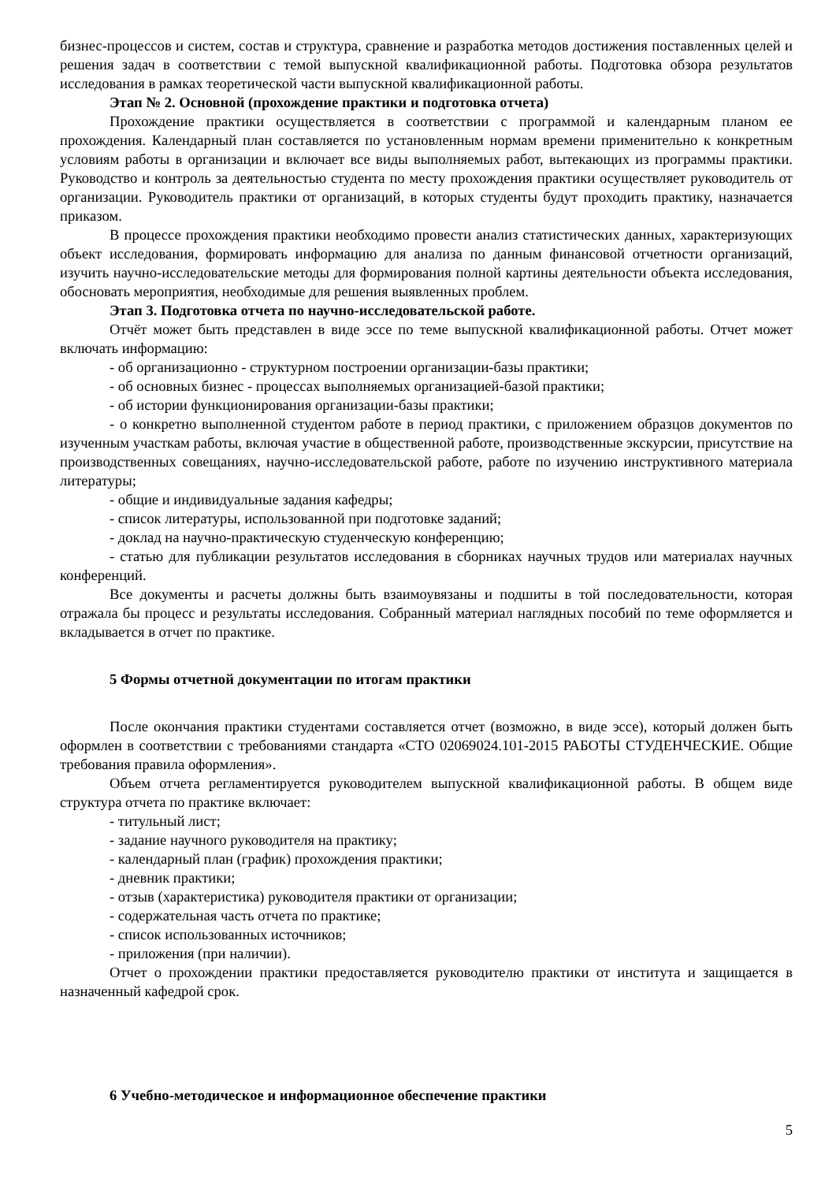бизнес-процессов и систем, состав и структура, сравнение и разработка методов достижения поставленных целей и решения задач в соответствии с темой выпускной квалификационной работы. Подготовка обзора результатов исследования в рамках теоретической части выпускной квалификационной работы.
Этап № 2. Основной (прохождение практики и подготовка отчета)
Прохождение практики осуществляется в соответствии с программой и календарным планом ее прохождения. Календарный план составляется по установленным нормам времени применительно к конкретным условиям работы в организации и включает все виды выполняемых работ, вытекающих из программы практики. Руководство и контроль за деятельностью студента по месту прохождения практики осуществляет руководитель от организации. Руководитель практики от организаций, в которых студенты будут проходить практику, назначается приказом.
В процессе прохождения практики необходимо провести анализ статистических данных, характеризующих объект исследования, формировать информацию для анализа по данным финансовой отчетности организаций, изучить научно-исследовательские методы для формирования полной картины деятельности объекта исследования, обосновать мероприятия, необходимые для решения выявленных проблем.
Этап 3. Подготовка отчета по научно-исследовательской работе.
Отчёт может быть представлен в виде эссе по теме выпускной квалификационной работы. Отчет может включать информацию:
- об организационно - структурном построении организации-базы практики;
- об основных бизнес - процессах выполняемых организацией-базой практики;
- об истории функционирования организации-базы практики;
- о конкретно выполненной студентом работе в период практики, с приложением образцов документов по изученным участкам работы, включая участие в общественной работе, производственные экскурсии, присутствие на производственных совещаниях, научно-исследовательской работе, работе по изучению инструктивного материала литературы;
- общие и индивидуальные задания кафедры;
- список литературы, использованной при подготовке заданий;
- доклад на научно-практическую студенческую конференцию;
- статью для публикации результатов исследования в сборниках научных трудов или материалах научных конференций.
Все документы и расчеты должны быть взаимоувязаны и подшиты в той последовательности, которая отражала бы процесс и результаты исследования. Собранный материал наглядных пособий по теме оформляется и вкладывается в отчет по практике.
5 Формы отчетной документации по итогам практики
После окончания практики студентами составляется отчет (возможно, в виде эссе), который должен быть оформлен в соответствии с требованиями стандарта «СТО 02069024.101-2015 РАБОТЫ СТУДЕНЧЕСКИЕ. Общие требования правила оформления».
Объем отчета регламентируется руководителем выпускной квалификационной работы. В общем виде структура отчета по практике включает:
- титульный лист;
- задание научного руководителя на практику;
- календарный план (график) прохождения практики;
- дневник практики;
- отзыв (характеристика) руководителя практики от организации;
- содержательная часть отчета по практике;
- список использованных источников;
- приложения (при наличии).
Отчет о прохождении практики предоставляется руководителю практики от института и защищается в назначенный кафедрой срок.
6 Учебно-методическое и информационное обеспечение практики
5